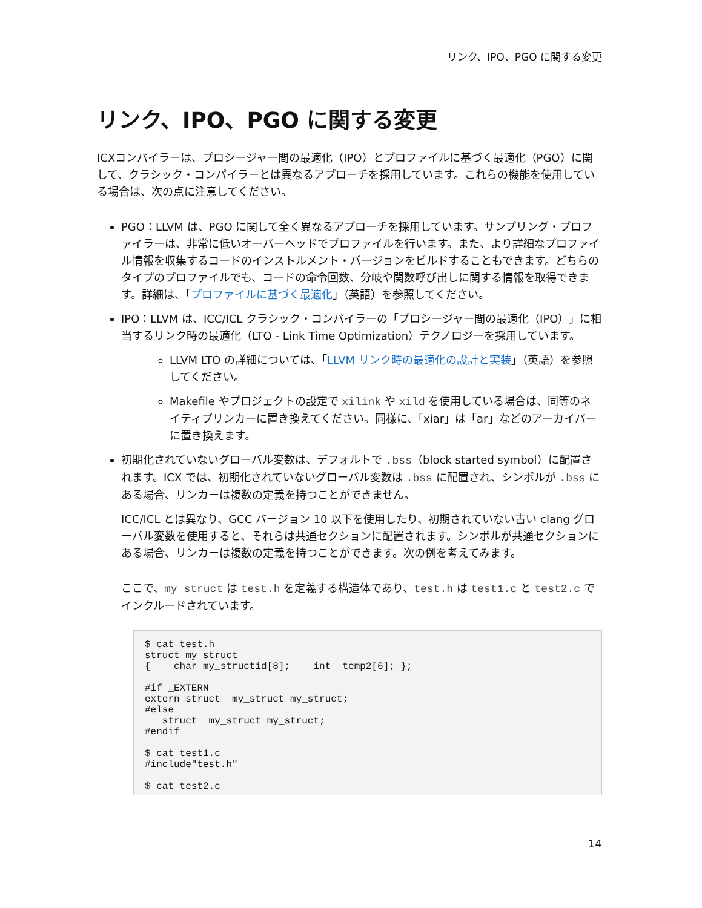リンク、IPO、PGO に関する変更
リンク、IPO、PGO に関する変更
ICXコンパイラーは、プロシージャー間の最適化（IPO）とプロファイルに基づく最適化（PGO）に関して、クラシック・コンパイラーとは異なるアプローチを採用しています。これらの機能を使用している場合は、次の点に注意してください。
PGO：LLVM は、PGO に関して全く異なるアプローチを採用しています。サンプリング・プロファイラーは、非常に低いオーバーヘッドでプロファイルを行います。また、より詳細なプロファイル情報を収集するコードのインストルメント・バージョンをビルドすることもできます。どちらのタイプのプロファイルでも、コードの命令回数、分岐や関数呼び出しに関する情報を取得できます。詳細は、「プロファイルに基づく最適化」（英語）を参照してください。
IPO：LLVM は、ICC/ICL クラシック・コンパイラーの「プロシージャー間の最適化（IPO）」に相当するリンク時の最適化（LTO - Link Time Optimization）テクノロジーを採用しています。
LLVM LTO の詳細については、「LLVM リンク時の最適化の設計と実装」（英語）を参照してください。
Makefile やプロジェクトの設定で xilink や xild を使用している場合は、同等のネイティブリンカーに置き換えてください。同様に、「xiar」は「ar」などのアーカイバーに置き換えます。
初期化されていないグローバル変数は、デフォルトで .bss（block started symbol）に配置されます。ICX では、初期化されていないグローバル変数は .bss に配置され、シンボルが .bss にある場合、リンカーは複数の定義を持つことができません。
ICC/ICL とは異なり、GCC バージョン 10 以下を使用したり、初期されていない古い clang グローバル変数を使用すると、それらは共通セクションに配置されます。シンボルが共通セクションにある場合、リンカーは複数の定義を持つことができます。次の例を考えてみます。
ここで、my_struct は test.h を定義する構造体であり、test.h は test1.c と test2.c でインクルードされています。
$ cat test.h
struct my_struct
{    char my_structid[8];    int  temp2[6]; };

#if _EXTERN
extern struct  my_struct my_struct;
#else
   struct  my_struct my_struct;
#endif

$ cat test1.c
#include"test.h"

$ cat test2.c
14